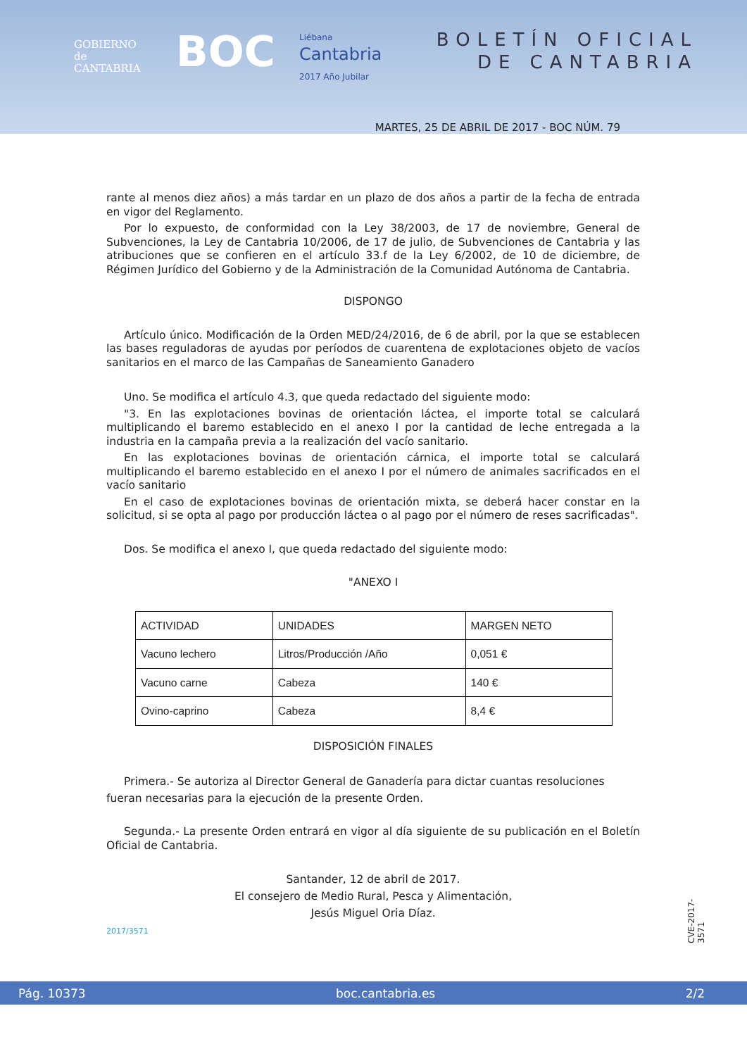GOBIERNO
de
CANTABRIA
BOC
Liébana
Cantabria
2017 Año Jubilar
BOLETÍN OFICIAL
DE CANTABRIA
MARTES, 25 DE ABRIL DE 2017 - BOC NÚM. 79
rante al menos diez años) a más tardar en un plazo de dos años a partir de la fecha de entrada en vigor del Reglamento.
Por lo expuesto, de conformidad con la Ley 38/2003, de 17 de noviembre, General de Subvenciones, la Ley de Cantabria 10/2006, de 17 de julio, de Subvenciones de Cantabria y las atribuciones que se confieren en el artículo 33.f de la Ley 6/2002, de 10 de diciembre, de Régimen Jurídico del Gobierno y de la Administración de la Comunidad Autónoma de Cantabria.
DISPONGO
Artículo único. Modificación de la Orden MED/24/2016, de 6 de abril, por la que se establecen las bases reguladoras de ayudas por períodos de cuarentena de explotaciones objeto de vacíos sanitarios en el marco de las Campañas de Saneamiento Ganadero
Uno. Se modifica el artículo 4.3, que queda redactado del siguiente modo:
"3. En las explotaciones bovinas de orientación láctea, el importe total se calculará multiplicando el baremo establecido en el anexo I por la cantidad de leche entregada a la industria en la campaña previa a la realización del vacío sanitario.
En las explotaciones bovinas de orientación cárnica, el importe total se calculará multiplicando el baremo establecido en el anexo I por el número de animales sacrificados en el vacío sanitario
En el caso de explotaciones bovinas de orientación mixta, se deberá hacer constar en la solicitud, si se opta al pago por producción láctea o al pago por el número de reses sacrificadas".
Dos. Se modifica el anexo I, que queda redactado del siguiente modo:
"ANEXO I
| ACTIVIDAD | UNIDADES | MARGEN NETO |
| --- | --- | --- |
| Vacuno lechero | Litros/Producción /Año | 0,051 € |
| Vacuno carne | Cabeza | 140 € |
| Ovino-caprino | Cabeza | 8,4 € |
DISPOSICIÓN FINALES
Primera.- Se autoriza al Director General de Ganadería para dictar cuantas resoluciones
fueran necesarias para la ejecución de la presente Orden.
Segunda.- La presente Orden entrará en vigor al día siguiente de su publicación en el Boletín Oficial de Cantabria.
Santander, 12 de abril de 2017.
El consejero de Medio Rural, Pesca y Alimentación,
Jesús Miguel Oria Díaz.
2017/3571
CVE-2017-3571
Pág. 10373 boc.cantabria.es 2/2